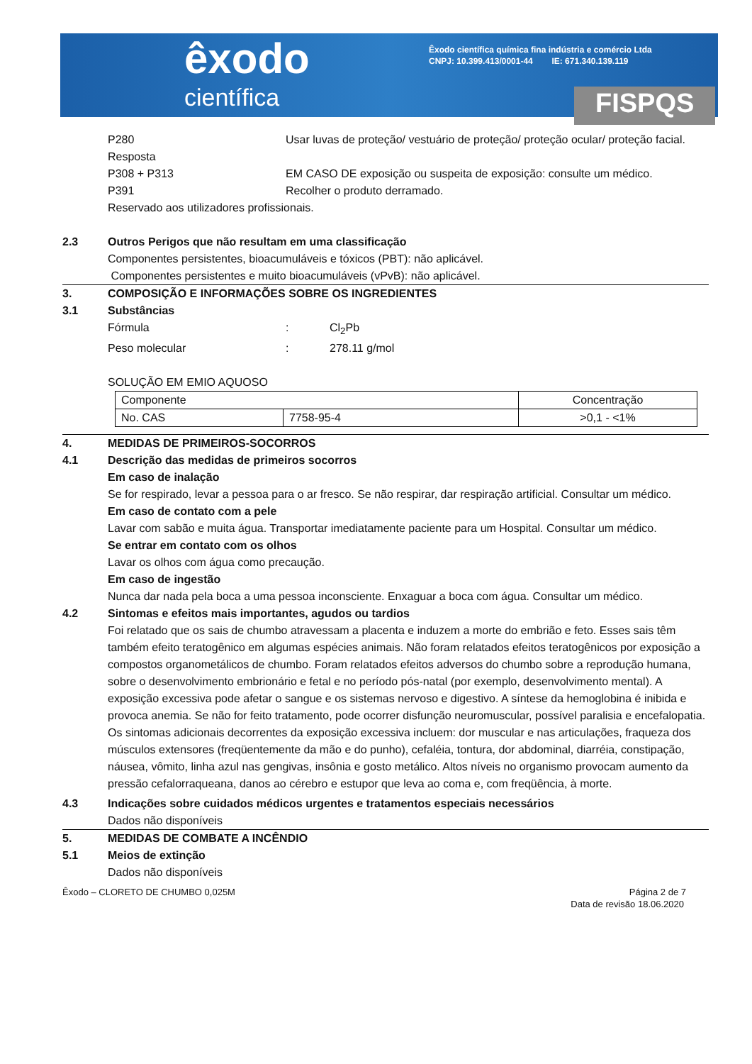êxodo
científica
Êxodo científica química fina indústria e comércio Ltda
CNPJ: 10.399.413/0001-44 IE: 671.340.139.119
FISPQS
P280 Usar luvas de proteção/ vestuário de proteção/ proteção ocular/ proteção facial.
Resposta
P308 + P313 EM CASO DE exposição ou suspeita de exposição: consulte um médico.
P391 Recolher o produto derramado.
Reservado aos utilizadores profissionais.
2.3 Outros Perigos que não resultam em uma classificação
Componentes persistentes, bioacumuláveis e tóxicos (PBT): não aplicável.
Componentes persistentes e muito bioacumuláveis (vPvB): não aplicável.
3. COMPOSIÇÃO E INFORMAÇÕES SOBRE OS INGREDIENTES
3.1 Substâncias
Fórmula : Cl<sub>2</sub>Pb
Peso molecular : 278.11 g/mol
SOLUÇÃO EM EMIO AQUOSO
| Componente | | Concentração |
| No. CAS | 7758-95-4 | >0,1 - <1% |
4. MEDIDAS DE PRIMEIROS-SOCORROS
4.1 Descrição das medidas de primeiros socorros
Em caso de inalação
Se for respirado, levar a pessoa para o ar fresco. Se não respirar, dar respiração artificial. Consultar um médico.
Em caso de contato com a pele
Lavar com sabão e muita água. Transportar imediatamente paciente para um Hospital. Consultar um médico.
Se entrar em contato com os olhos
Lavar os olhos com água como precaução.
Em caso de ingestão
Nunca dar nada pela boca a uma pessoa inconsciente. Enxaguar a boca com água. Consultar um médico.
4.2 Sintomas e efeitos mais importantes, agudos ou tardios
Foi relatado que os sais de chumbo atravessam a placenta e induzem a morte do embrião e feto. Esses sais têm também efeito teratogênico em algumas espécies animais. Não foram relatados efeitos teratogênicos por exposição a compostos organometálicos de chumbo. Foram relatados efeitos adversos do chumbo sobre a reprodução humana, sobre o desenvolvimento embrionário e fetal e no período pós-natal (por exemplo, desenvolvimento mental). A exposição excessiva pode afetar o sangue e os sistemas nervoso e digestivo. A síntese da hemoglobina é inibida e provoca anemia. Se não for feito tratamento, pode ocorrer disfunção neuromuscular, possível paralisia e encefalopatia. Os sintomas adicionais decorrentes da exposição excessiva incluem: dor muscular e nas articulações, fraqueza dos músculos extensores (freqüentemente da mão e do punho), cefaléia, tontura, dor abdominal, diarréia, constipação, náusea, vômito, linha azul nas gengivas, insônia e gosto metálico. Altos níveis no organismo provocam aumento da pressão cefalorraqueana, danos ao cérebro e estupor que leva ao coma e, com freqüência, à morte.
4.3 Indicações sobre cuidados médicos urgentes e tratamentos especiais necessários
Dados não disponíveis
5. MEDIDAS DE COMBATE A INCÊNDIO
5.1 Meios de extinção
Dados não disponíveis
Êxodo – CLORETO DE CHUMBO 0,025M Página 2 de 7
Data de revisão 18.06.2020